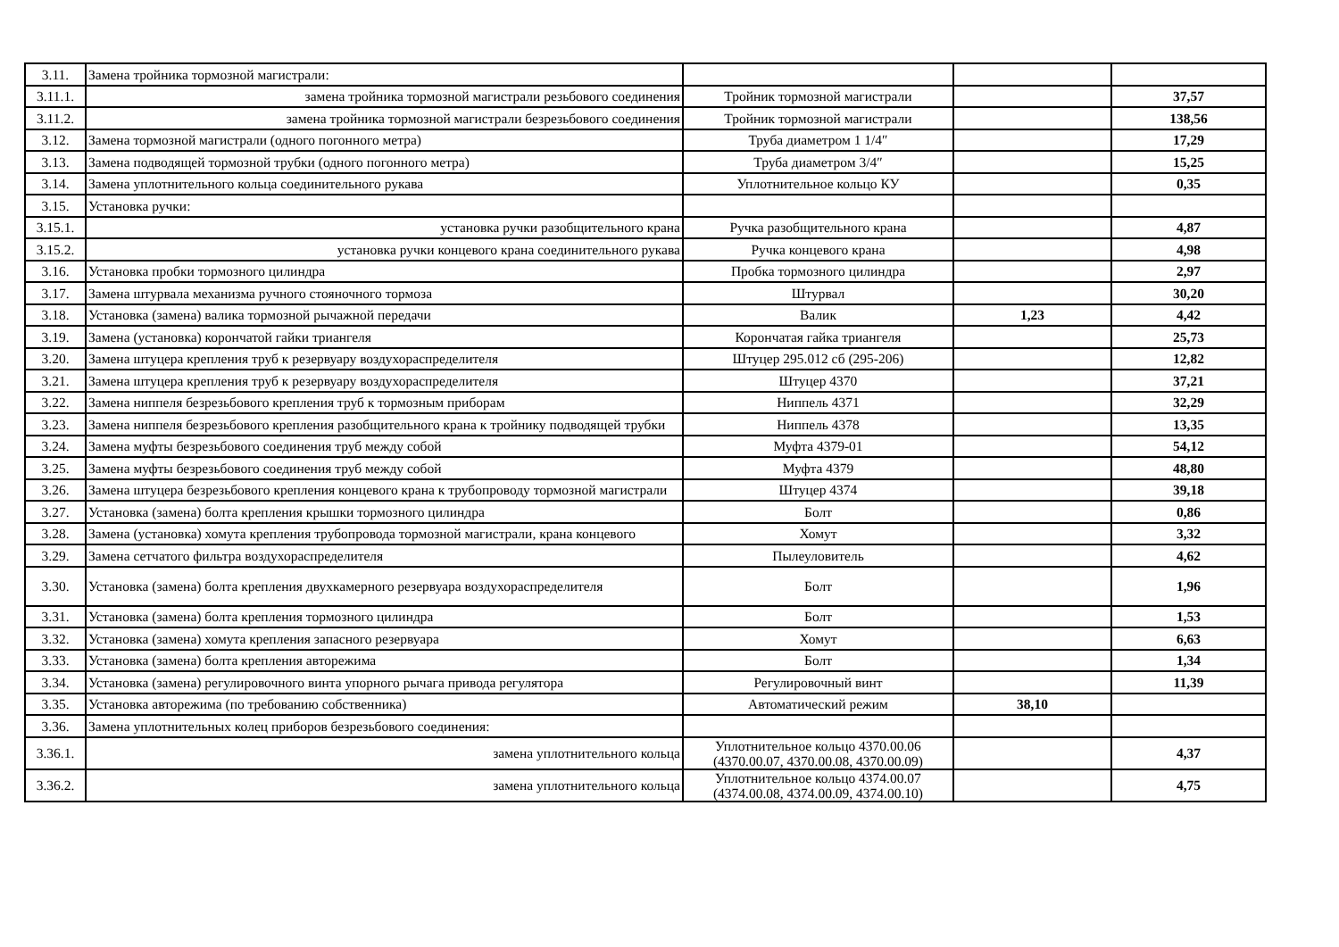| 3.11. | Замена тройника тормозной магистрали: | | | |
| 3.11.1. | замена тройника тормозной магистрали резьбового соединения | Тройник тормозной магистрали | | 37,57 |
| 3.11.2. | замена тройника тормозной магистрали безрезьбового соединения | Тройник тормозной магистрали | | 138,56 |
| 3.12. | Замена тормозной магистрали (одного погонного метра) | Труба диаметром 1 1/4″ | | 17,29 |
| 3.13. | Замена подводящей тормозной трубки (одного погонного метра) | Труба диаметром 3/4″ | | 15,25 |
| 3.14. | Замена уплотнительного кольца соединительного рукава | Уплотнительное кольцо КУ | | 0,35 |
| 3.15. | Установка ручки: | | | |
| 3.15.1. | установка ручки разобщительного крана | Ручка разобщительного крана | | 4,87 |
| 3.15.2. | установка ручки концевого крана соединительного рукава | Ручка концевого крана | | 4,98 |
| 3.16. | Установка пробки тормозного цилиндра | Пробка тормозного цилиндра | | 2,97 |
| 3.17. | Замена штурвала механизма ручного стояночного тормоза | Штурвал | | 30,20 |
| 3.18. | Установка (замена) валика тормозной рычажной передачи | Валик | 1,23 | 4,42 |
| 3.19. | Замена (установка) корончатой гайки триангеля | Корончатая гайка триангеля | | 25,73 |
| 3.20. | Замена штуцера крепления труб к резервуару воздухораспределителя | Штуцер 295.012 сб (295-206) | | 12,82 |
| 3.21. | Замена штуцера крепления труб к резервуару воздухораспределителя | Штуцер 4370 | | 37,21 |
| 3.22. | Замена ниппеля безрезьбового крепления труб к тормозным приборам | Ниппель 4371 | | 32,29 |
| 3.23. | Замена ниппеля безрезьбового крепления разобщительного крана к тройнику подводящей трубки | Ниппель 4378 | | 13,35 |
| 3.24. | Замена муфты безрезьбового соединения труб между собой | Муфта 4379-01 | | 54,12 |
| 3.25. | Замена муфты безрезьбового соединения труб между собой | Муфта 4379 | | 48,80 |
| 3.26. | Замена штуцера безрезьбового крепления концевого крана к трубопроводу тормозной магистрали | Штуцер 4374 | | 39,18 |
| 3.27. | Установка (замена) болта крепления крышки тормозного цилиндра | Болт | | 0,86 |
| 3.28. | Замена (установка) хомута крепления трубопровода тормозной магистрали, крана концевого | Хомут | | 3,32 |
| 3.29. | Замена сетчатого фильтра воздухораспределителя | Пылеуловитель | | 4,62 |
| 3.30. | Установка (замена) болта крепления двухкамерного резервуара воздухораспределителя | Болт | | 1,96 |
| 3.31. | Установка (замена) болта крепления тормозного цилиндра | Болт | | 1,53 |
| 3.32. | Установка (замена) хомута крепления запасного резервуара | Хомут | | 6,63 |
| 3.33. | Установка (замена) болта крепления авторежима | Болт | | 1,34 |
| 3.34. | Установка (замена) регулировочного винта упорного рычага привода регулятора | Регулировочный винт | | 11,39 |
| 3.35. | Установка авторежима (по требованию собственника) | Автоматический режим | 38,10 | |
| 3.36. | Замена уплотнительных колец приборов безрезьбового соединения: | | | |
| 3.36.1. | замена уплотнительного кольца | Уплотнительное кольцо 4370.00.06 (4370.00.07, 4370.00.08, 4370.00.09) | | 4,37 |
| 3.36.2. | замена уплотнительного кольца | Уплотнительное кольцо 4374.00.07 (4374.00.08, 4374.00.09, 4374.00.10) | | 4,75 |